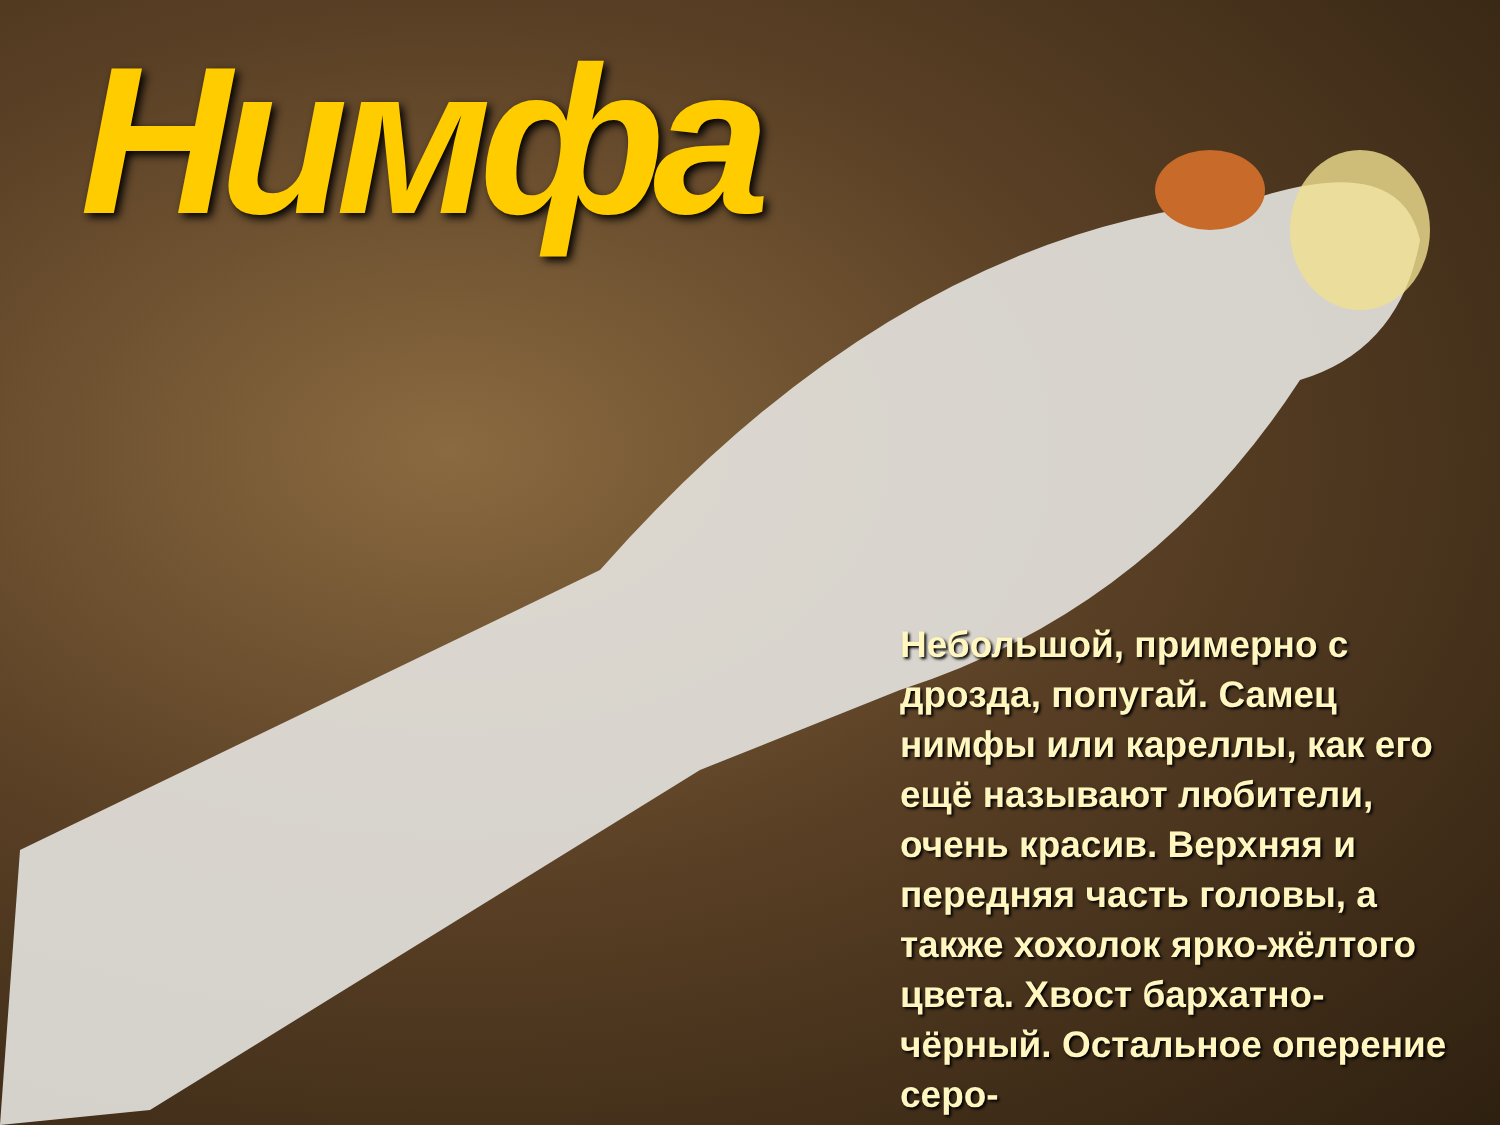Нимфа
Небольшой, примерно с дрозда, попугай. Самец нимфы или кареллы, как его ещё называют любители, очень красив. Верхняя и передняя часть головы, а также хохолок ярко-жёлтого цвета. Хвост бархатно-чёрный. Остальное оперение серо-